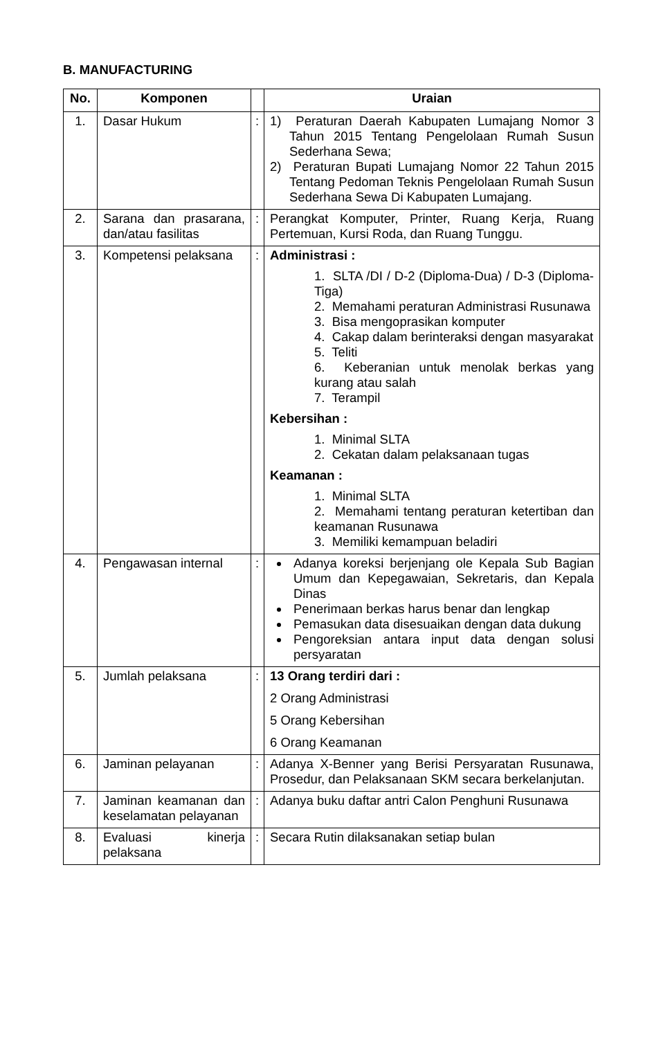B. MANUFACTURING
| No. | Komponen | | Uraian |
| --- | --- | --- | --- |
| 1. | Dasar Hukum | : | 1) Peraturan Daerah Kabupaten Lumajang Nomor 3 Tahun 2015 Tentang Pengelolaan Rumah Susun Sederhana Sewa; 2) Peraturan Bupati Lumajang Nomor 22 Tahun 2015 Tentang Pedoman Teknis Pengelolaan Rumah Susun Sederhana Sewa Di Kabupaten Lumajang. |
| 2. | Sarana dan prasarana, dan/atau fasilitas | : | Perangkat Komputer, Printer, Ruang Kerja, Ruang Pertemuan, Kursi Roda, dan Ruang Tunggu. |
| 3. | Kompetensi pelaksana | : | Administrasi : 1. SLTA /DI / D-2 (Diploma-Dua) / D-3 (Diploma-Tiga) 2. Memahami peraturan Administrasi Rusunawa 3. Bisa mengoprasikan komputer 4. Cakap dalam berinteraksi dengan masyarakat 5. Teliti 6. Keberanian untuk menolak berkas yang kurang atau salah 7. Terampil Kebersihan : 1. Minimal SLTA 2. Cekatan dalam pelaksanaan tugas Keamanan : 1. Minimal SLTA 2. Memahami tentang peraturan ketertiban dan keamanan Rusunawa 3. Memiliki kemampuan beladiri |
| 4. | Pengawasan internal | : | Adanya koreksi berjenjang ole Kepala Sub Bagian Umum dan Kepegawaian, Sekretaris, dan Kepala Dinas Penerimaan berkas harus benar dan lengkap Pemasukan data disesuaikan dengan data dukung Pengoreksian antara input data dengan solusi persyaratan |
| 5. | Jumlah pelaksana | : | 13 Orang terdiri dari : 2 Orang Administrasi 5 Orang Kebersihan 6 Orang Keamanan |
| 6. | Jaminan pelayanan | : | Adanya X-Benner yang Berisi Persyaratan Rusunawa, Prosedur, dan Pelaksanaan SKM secara berkelanjutan. |
| 7. | Jaminan keamanan dan keselamatan pelayanan | : | Adanya buku daftar antri Calon Penghuni Rusunawa |
| 8. | Evaluasi kinerja pelaksana | : | Secara Rutin dilaksanakan setiap bulan |